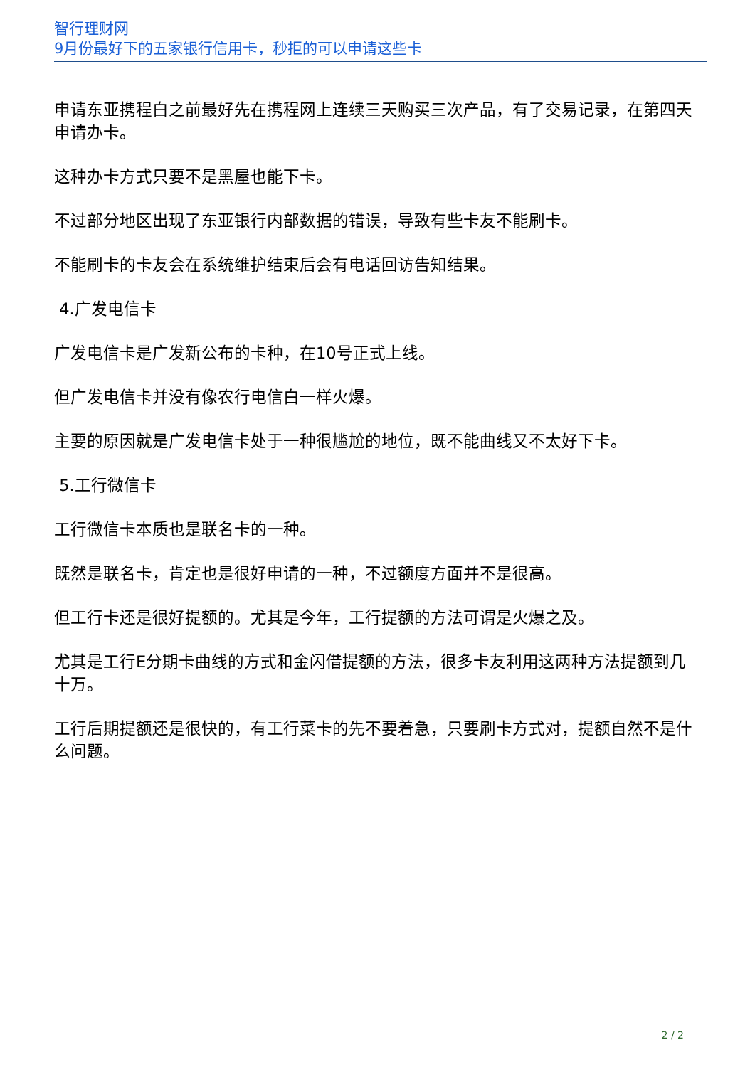智行理财网
9月份最好下的五家银行信用卡，秒拒的可以申请这些卡
申请东亚携程白之前最好先在携程网上连续三天购买三次产品，有了交易记录，在第四天申请办卡。
这种办卡方式只要不是黑屋也能下卡。
不过部分地区出现了东亚银行内部数据的错误，导致有些卡友不能刷卡。
不能刷卡的卡友会在系统维护结束后会有电话回访告知结果。
4.广发电信卡
广发电信卡是广发新公布的卡种，在10号正式上线。
但广发电信卡并没有像农行电信白一样火爆。
主要的原因就是广发电信卡处于一种很尴尬的地位，既不能曲线又不太好下卡。
5.工行微信卡
工行微信卡本质也是联名卡的一种。
既然是联名卡，肯定也是很好申请的一种，不过额度方面并不是很高。
但工行卡还是很好提额的。尤其是今年，工行提额的方法可谓是火爆之及。
尤其是工行E分期卡曲线的方式和金闪借提额的方法，很多卡友利用这两种方法提额到几十万。
工行后期提额还是很快的，有工行菜卡的先不要着急，只要刷卡方式对，提额自然不是什么问题。
2 / 2